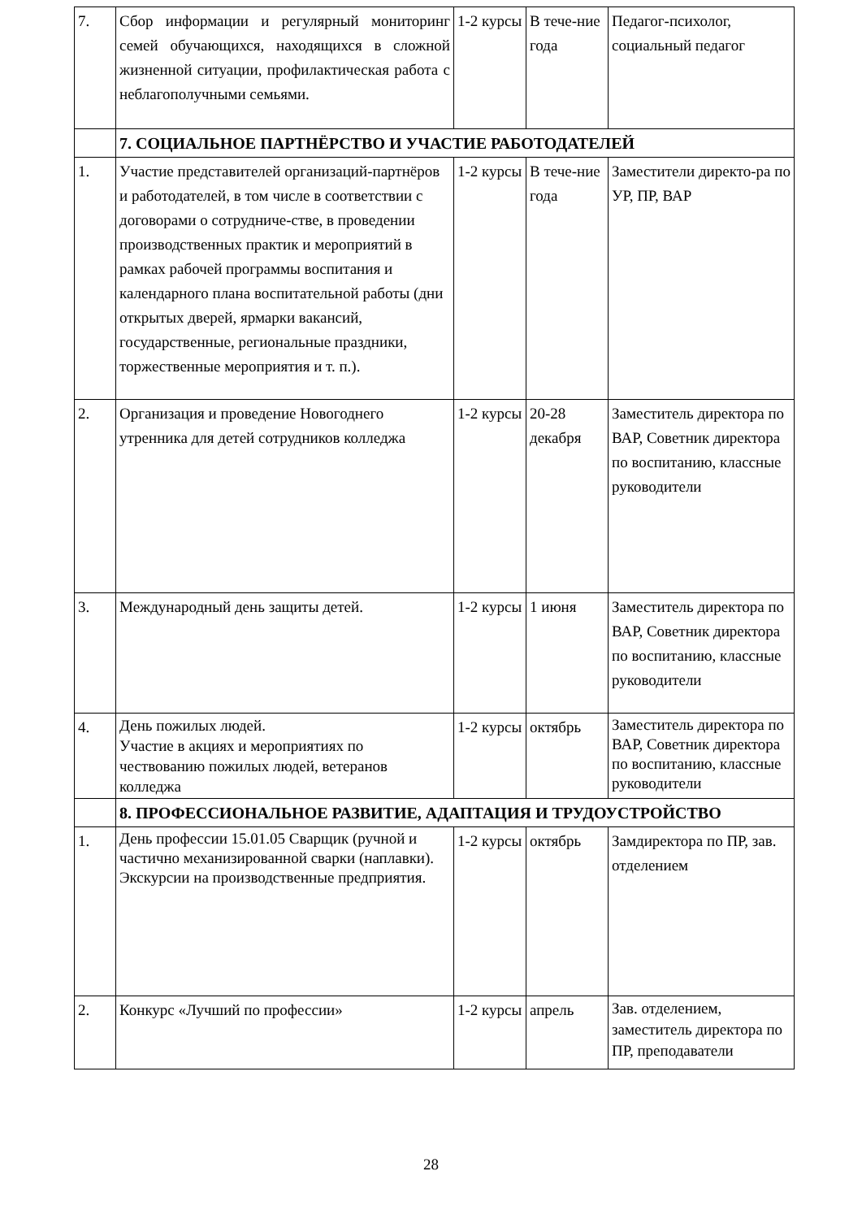| 7. | Сбор информации и регулярный мониторинг семей обучающихся, находящихся в сложной жизненной ситуации, профилактическая работа с неблагополучными семьями. | 1-2 курсы | В тече-ние года | Педагог-психолог, социальный педагог |
| | 7. СОЦИАЛЬНОЕ ПАРТНЁРСТВО И УЧАСТИЕ РАБОТОДАТЕЛЕЙ | | | |
| 1. | Участие представителей организаций-партнёров и работодателей, в том числе в соответствии с договорами о сотрудниче-стве, в проведении производственных практик и мероприятий в рамках рабочей программы воспитания и календарного плана воспитательной работы (дни открытых дверей, ярмарки вакансий, государственные, региональные праздники, торжественные мероприятия и т. п.). | 1-2 курсы | В тече-ние года | Заместители директо-ра по УР, ПР, ВАР |
| 2. | Организация и проведение Новогоднего утренника для детей сотрудников колледжа | 1-2 курсы | 20-28 декабря | Заместитель директора по ВАР, Советник директора по воспитанию, классные руководители |
| 3. | Международный день защиты детей. | 1-2 курсы | 1 июня | Заместитель директора по ВАР, Советник директора по воспитанию, классные руководители |
| 4. | День пожилых людей. Участие в акциях и мероприятиях по чествованию пожилых людей, ветеранов колледжа | 1-2 курсы | октябрь | Заместитель директора по ВАР, Советник директора по воспитанию, классные руководители |
| | 8. ПРОФЕССИОНАЛЬНОЕ РАЗВИТИЕ, АДАПТАЦИЯ И ТРУДОУСТРОЙСТВО | | | |
| 1. | День профессии 15.01.05 Сварщик (ручной и частично механизированной сварки (наплавки). Экскурсии на производственные предприятия. | 1-2 курсы | октябрь | Замдиректора по ПР, зав. отделением |
| 2. | Конкурс «Лучший по профессии» | 1-2 курсы | апрель | Зав. отделением, заместитель директора по ПР, преподаватели |
28